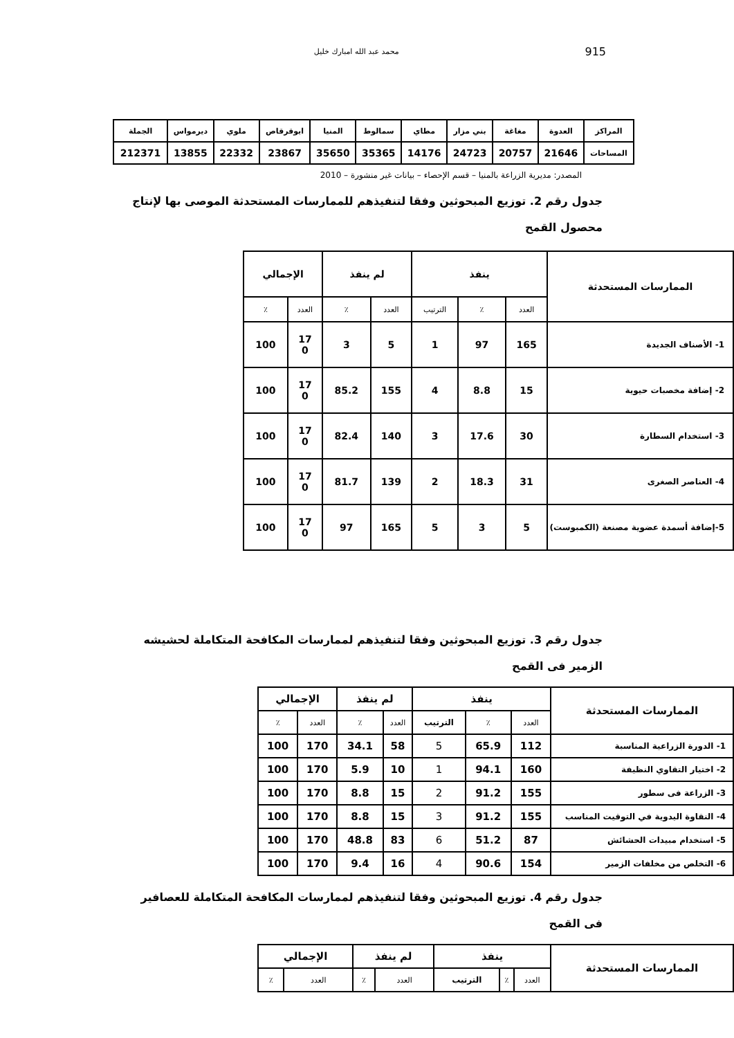915 محمد عبد الله امبارك خليل
| المراكز | العدوة | مغاغة | بني مزار | مطاي | سمالوط | المنيا | ابوقرقاص | ملوي | ديرمواس | الجملة |
| المساحات | 21646 | 20757 | 24723 | 14176 | 35365 | 35650 | 23867 | 22332 | 13855 | 212371 |
المصدر: مديرية الزراعة بالمنيا – قسم الإحصاء – بيانات غير منشورة – 2010
جدول رقم 2. توزيع المبحوثين وفقا لتنفيذهم للممارسات المستحدثة الموصى بها لإنتاج محصول القمح
| الممارسات المستحدثة | ينفذ | | | لم ينفذ | | الإجمالي | |
| | العدد | ٪ | الترتيب | العدد | ٪ | العدد | ٪ |
| 1- الأصناف الجديدة | 165 | 97 | 1 | 5 | 3 | 17 0 | 100 |
| 2- إضافة مخصبات حيوية | 15 | 8.8 | 4 | 155 | 85.2 | 17 0 | 100 |
| 3- استخدام السطارة | 30 | 17.6 | 3 | 140 | 82.4 | 17 0 | 100 |
| 4- العناصر الصغرى | 31 | 18.3 | 2 | 139 | 81.7 | 17 0 | 100 |
| 5-إضافة أسمدة عضوية مصنعة (الكمبوست) | 5 | 3 | 5 | 165 | 97 | 17 0 | 100 |
جدول رقم 3. توزيع المبحوثين وفقا لتنفيذهم لممارسات المكافحة المتكاملة لحشيشه الزمير فى القمح
| الممارسات المستحدثة | ينفذ | | | لم ينفذ | | الإجمالي | |
| | العدد | ٪ | الترتيب | العدد | ٪ | العدد | ٪ |
| 1- الدورة الزراعية المناسبة | 112 | 65.9 | 5 | 58 | 34.1 | 170 | 100 |
| 2- اختيار التقاوي النظيفة | 160 | 94.1 | 1 | 10 | 5.9 | 170 | 100 |
| 3- الزراعة فى سطور | 155 | 91.2 | 2 | 15 | 8.8 | 170 | 100 |
| 4- النقاوة اليدوية في التوقيت المناسب | 155 | 91.2 | 3 | 15 | 8.8 | 170 | 100 |
| 5- استخدام مبيدات الحشائش | 87 | 51.2 | 6 | 83 | 48.8 | 170 | 100 |
| 6- التخلص من مخلفات الزمير | 154 | 90.6 | 4 | 16 | 9.4 | 170 | 100 |
جدول رقم 4. توزيع المبحوثين وفقا لتنفيذهم لممارسات المكافحة المتكاملة للعصافير فى القمح
| الممارسات المستحدثة | ينفذ | | | لم ينفذ | | الإجمالي | |
| | العدد | ٪ | الترتيب | العدد | ٪ | العدد | ٪ |